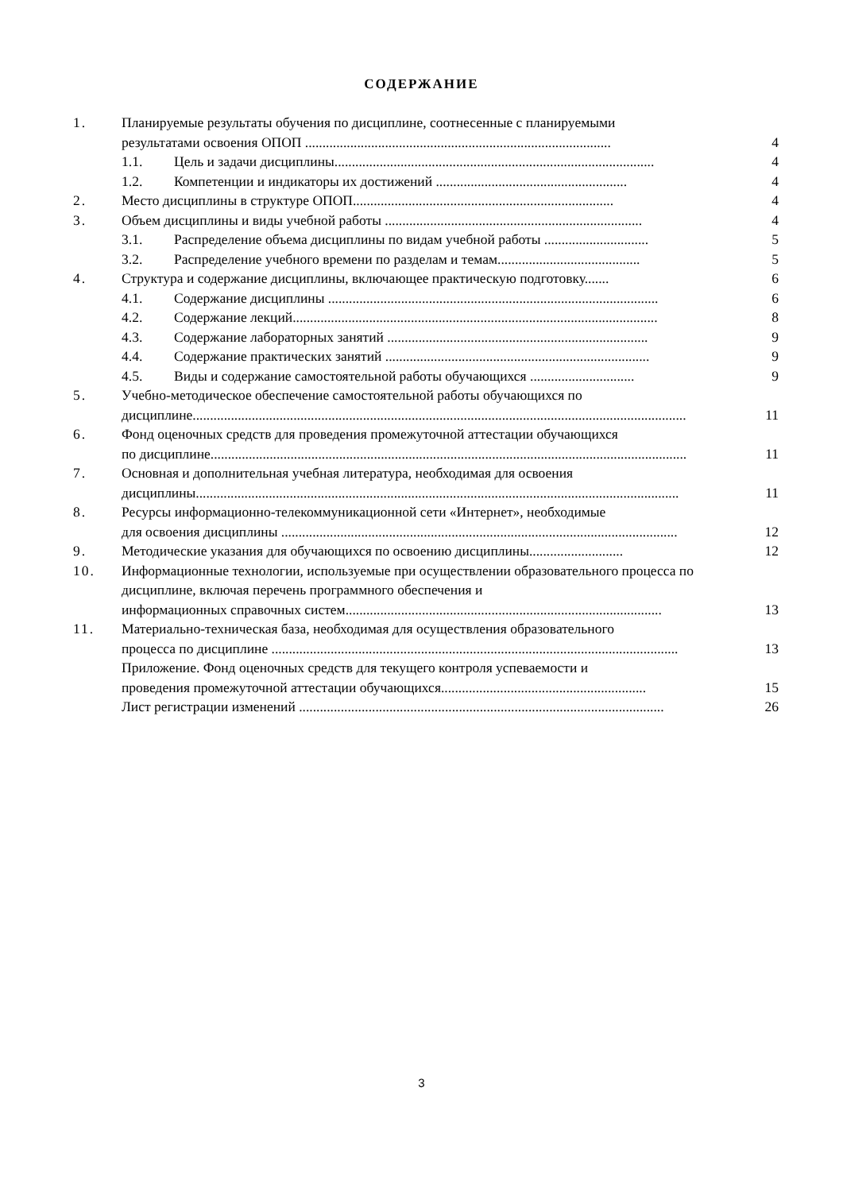СОДЕРЖАНИЕ
1. Планируемые результаты обучения по дисциплине, соотнесенные с планируемыми
результатами освоения ОПОП ........................................................................................ 4
1.1. Цель и задачи дисциплины............................................................................................ 4
1.2. Компетенции и индикаторы их достижений ....................................................... 4
2. Место дисциплины в структуре ОПОП........................................................................... 4
3. Объем дисциплины и виды учебной работы .......................................................................... 4
3.1. Распределение объема дисциплины по видам учебной работы .............................. 5
3.2. Распределение учебного времени по разделам и темам......................................... 5
4. Структура и содержание дисциплины, включающее практическую подготовку....... 6
4.1. Содержание дисциплины ............................................................................................... 6
4.2. Содержание лекций......................................................................................................... 8
4.3. Содержание лабораторных занятий ........................................................................... 9
4.4. Содержание практических занятий ............................................................................ 9
4.5. Виды и содержание самостоятельной работы обучающихся .............................. 9
5. Учебно-методическое обеспечение самостоятельной работы обучающихся по
дисциплине.............................................................................................................................................. 11
6. Фонд оценочных средств для проведения промежуточной аттестации обучающихся
по дисциплине......................................................................................................................................... 11
7. Основная и дополнительная учебная литература, необходимая для освоения
дисциплины........................................................................................................................................... 11
8. Ресурсы информационно-телекоммуникационной сети «Интернет», необходимые
для освоения дисциплины .................................................................................................................. 12
9. Методические указания для обучающихся по освоению дисциплины........................... 12
10. Информационные технологии, используемые при осуществлении образовательного процесса по дисциплине, включая перечень программного обеспечения и
информационных справочных систем........................................................................................... 13
11. Материально-техническая база, необходимая для осуществления образовательного
процесса по дисциплине ..................................................................................................................... 13
Приложение. Фонд оценочных средств для текущего контроля успеваемости и
проведения промежуточной аттестации обучающихся........................................................... 15
Лист регистрации изменений ......................................................................................................... 26
3